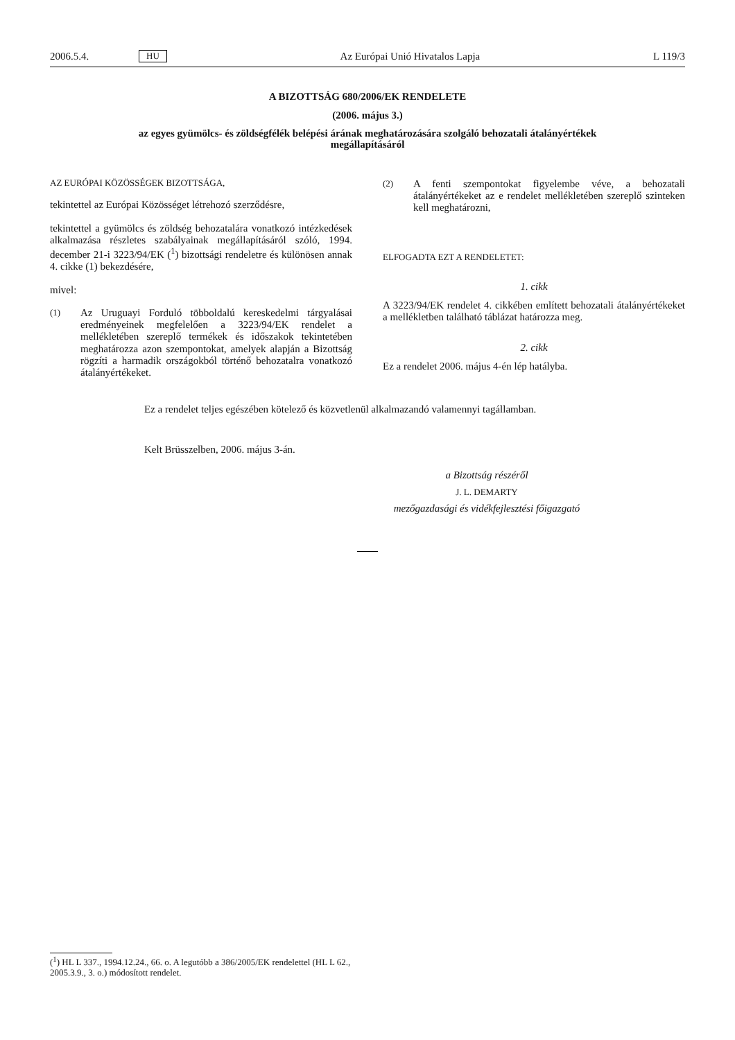2006.5.4. HU Az Európai Unió Hivatalos Lapja L 119/3
A BIZOTTSÁG 680/2006/EK RENDELETE
(2006. május 3.)
az egyes gyümölcs- és zöldségfélék belépési árának meghatározására szolgáló behozatali átalányértékek megállapításáról
AZ EURÓPAI KÖZÖSSÉGEK BIZOTTSÁGA,
tekintettel az Európai Közösséget létrehozó szerződésre,
tekintettel a gyümölcs és zöldség behozatalára vonatkozó intézkedések alkalmazása részletes szabályainak megállapításáról szóló, 1994. december 21-i 3223/94/EK (<sup>1</sup>) bizottsági rendeletre és különösen annak 4. cikke (1) bekezdésére,
mivel:
(1)
Az Uruguayi Forduló többoldalú kereskedelmi tárgyalásai eredményeinek megfelelően a 3223/94/EK rendelet a mellékletében szereplő termékek és időszakok tekintetében meghatározza azon szempontokat, amelyek alapján a Bizottság rögzíti a harmadik országokból történő behozatalra vonatkozó átalányértékeket.
(2)
A fenti szempontokat figyelembe véve, a behozatali átalányértékeket az e rendelet mellékletében szereplő szinteken kell meghatározni,
ELFOGADTA EZT A RENDELETET:
1. cikk
A 3223/94/EK rendelet 4. cikkében említett behozatali átalányértékeket a mellékletben található táblázat határozza meg.
2. cikk
Ez a rendelet 2006. május 4-én lép hatályba.
Ez a rendelet teljes egészében kötelező és közvetlenül alkalmazandó valamennyi tagállamban.
Kelt Brüsszelben, 2006. május 3-án.
a Bizottság részéről
J. L. DEMARTY
mezőgazdasági és vidékfejlesztési főigazgató
(<sup>1</sup>) HL L 337., 1994.12.24., 66. o. A legutóbb a 386/2005/EK rendelettel (HL L 62., 2005.3.9., 3. o.) módosított rendelet.